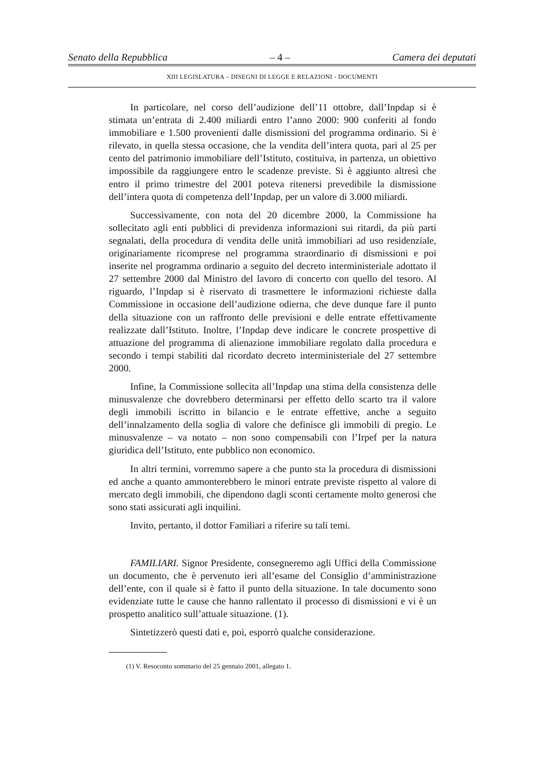Senato della Repubblica – 4 – Camera dei deputati
XIII LEGISLATURA – DISEGNI DI LEGGE E RELAZIONI - DOCUMENTI
In particolare, nel corso dell’audizione dell’11 ottobre, dall’Inpdap si è stimata un’entrata di 2.400 miliardi entro l’anno 2000: 900 conferiti al fondo immobiliare e 1.500 provenienti dalle dismissioni del programma ordinario. Si è rilevato, in quella stessa occasione, che la vendita dell’intera quota, pari al 25 per cento del patrimonio immobiliare dell’Istituto, costituiva, in partenza, un obiettivo impossibile da raggiungere entro le scadenze previste. Si è aggiunto altresì che entro il primo trimestre del 2001 poteva ritenersi prevedibile la dismissione dell’intera quota di competenza dell’Inpdap, per un valore di 3.000 miliardi.
Successivamente, con nota del 20 dicembre 2000, la Commissione ha sollecitato agli enti pubblici di previdenza informazioni sui ritardi, da più parti segnalati, della procedura di vendita delle unità immobiliari ad uso residenziale, originariamente ricomprese nel programma straordinario di dismissioni e poi inserite nel programma ordinario a seguito del decreto interministeriale adottato il 27 settembre 2000 dal Ministro del lavoro di concerto con quello del tesoro. Al riguardo, l’Inpdap si è riservato di trasmettere le informazioni richieste dalla Commissione in occasione dell’audizione odierna, che deve dunque fare il punto della situazione con un raffronto delle previsioni e delle entrate effettivamente realizzate dall’Istituto. Inoltre, l’Inpdap deve indicare le concrete prospettive di attuazione del programma di alienazione immobiliare regolato dalla procedura e secondo i tempi stabiliti dal ricordato decreto interministeriale del 27 settembre 2000.
Infine, la Commissione sollecita all’Inpdap una stima della consistenza delle minusvalenze che dovrebbero determinarsi per effetto dello scarto tra il valore degli immobili iscritto in bilancio e le entrate effettive, anche a seguito dell’innalzamento della soglia di valore che definisce gli immobili di pregio. Le minusvalenze – va notato – non sono compensabili con l’Irpef per la natura giuridica dell’Istituto, ente pubblico non economico.
In altri termini, vorremmo sapere a che punto sta la procedura di dismissioni ed anche a quanto ammonterebbero le minori entrate previste rispetto al valore di mercato degli immobili, che dipendono dagli sconti certamente molto generosi che sono stati assicurati agli inquilini.
Invito, pertanto, il dottor Familiari a riferire su tali temi.
FAMILIARI. Signor Presidente, consegneremo agli Uffici della Commissione un documento, che è pervenuto ieri all’esame del Consiglio d’amministrazione dell’ente, con il quale si è fatto il punto della situazione. In tale documento sono evidenziate tutte le cause che hanno rallentato il processo di dismissioni e vi è un prospetto analitico sull’attuale situazione. (1).
Sintetizzerò questi dati e, poi, esporrò qualche considerazione.
(1) V. Resoconto sommario del 25 gennaio 2001, allegato 1.